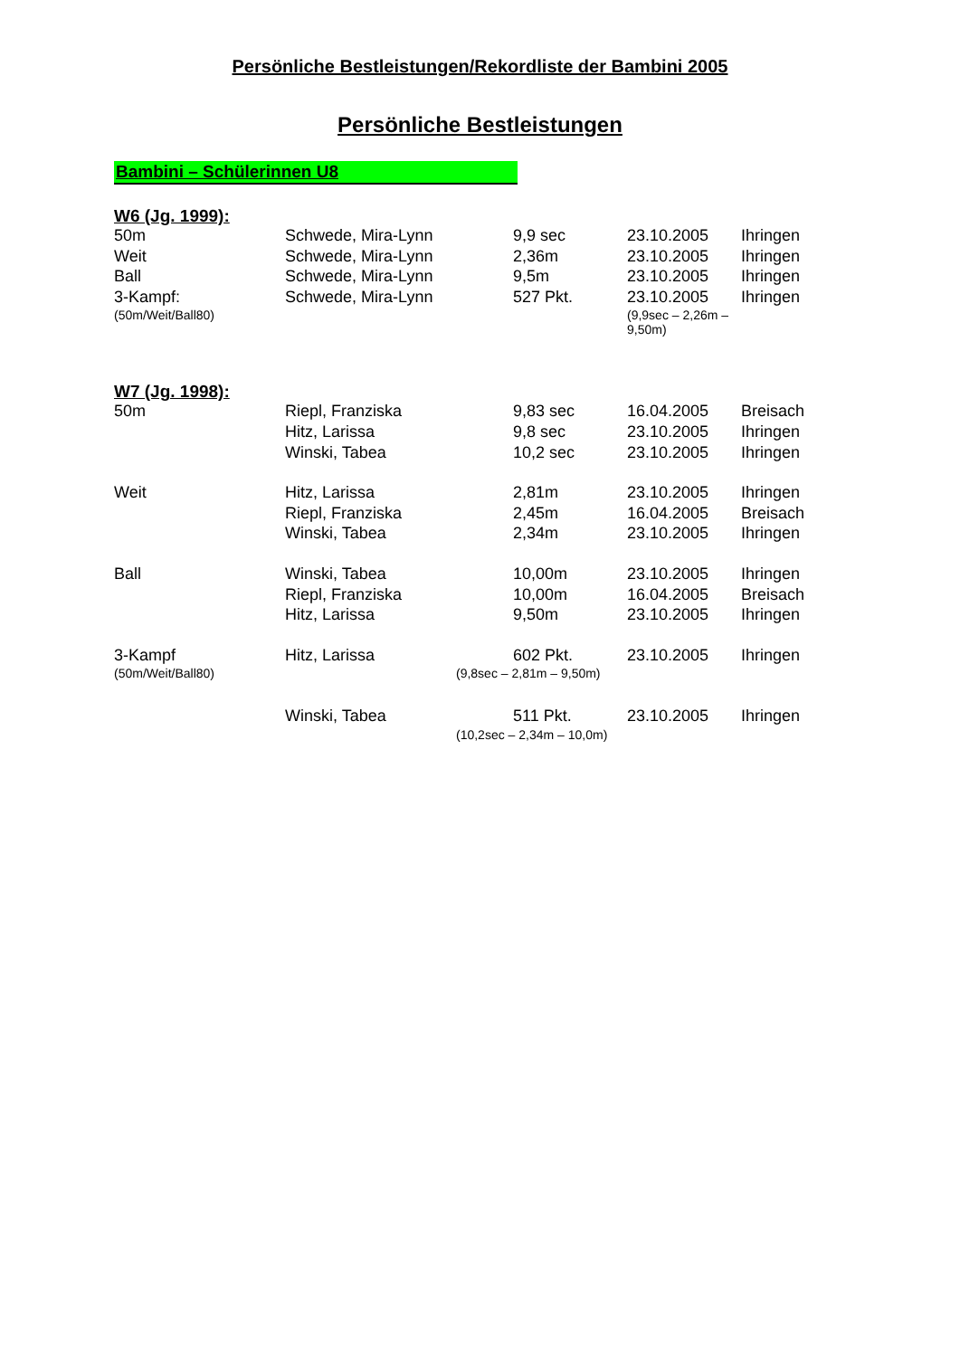Persönliche Bestleistungen/Rekordliste der Bambini 2005
Persönliche Bestleistungen
Bambini – Schülerinnen U8
W6 (Jg. 1999):
| 50m | Schwede, Mira-Lynn | 9,9 sec | 23.10.2005 | Ihringen |
| Weit | Schwede, Mira-Lynn | 2,36m | 23.10.2005 | Ihringen |
| Ball | Schwede, Mira-Lynn | 9,5m | 23.10.2005 | Ihringen |
| 3-Kampf: | Schwede, Mira-Lynn | 527 Pkt. | 23.10.2005 | Ihringen |
| (50m/Weit/Ball80) | (9,9sec – 2,26m – 9,50m) | | | |
W7 (Jg. 1998):
| 50m | Riepl, Franziska | 9,83 sec | 16.04.2005 | Breisach |
| | Hitz, Larissa | 9,8 sec | 23.10.2005 | Ihringen |
| | Winski, Tabea | 10,2 sec | 23.10.2005 | Ihringen |
| Weit | Hitz, Larissa | 2,81m | 23.10.2005 | Ihringen |
| | Riepl, Franziska | 2,45m | 16.04.2005 | Breisach |
| | Winski, Tabea | 2,34m | 23.10.2005 | Ihringen |
| Ball | Winski, Tabea | 10,00m | 23.10.2005 | Ihringen |
| | Riepl, Franziska | 10,00m | 16.04.2005 | Breisach |
| | Hitz, Larissa | 9,50m | 23.10.2005 | Ihringen |
| 3-Kampf | Hitz, Larissa | 602 Pkt. | 23.10.2005 | Ihringen |
| (50m/Weit/Ball80) | (9,8sec – 2,81m – 9,50m) | | | |
| | Winski, Tabea | 511 Pkt. | 23.10.2005 | Ihringen |
| | (10,2sec – 2,34m – 10,0m) | | | |